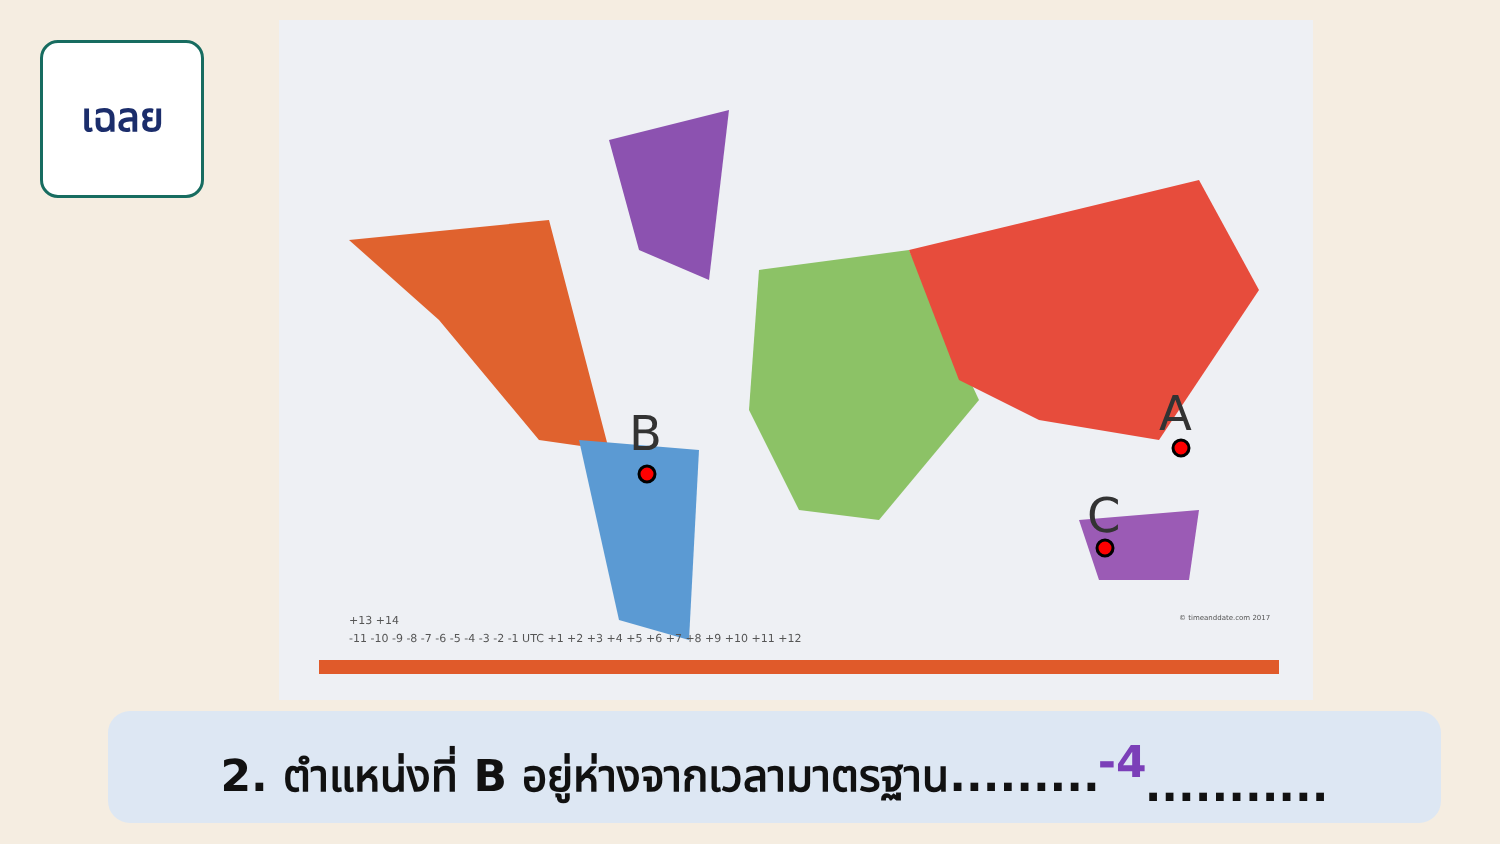เฉลย
B
A
C
-11 -10 -9 -8 -7 -6 -5 -4 -3 -2 -1 UTC +1 +2 +3 +4 +5 +6 +7 +8 +9 +10 +11 +12
+13 +14
© timeanddate.com 2017
2. ตำแหน่งที่ B อยู่ห่างจากเวลามาตรฐาน......... -4...........